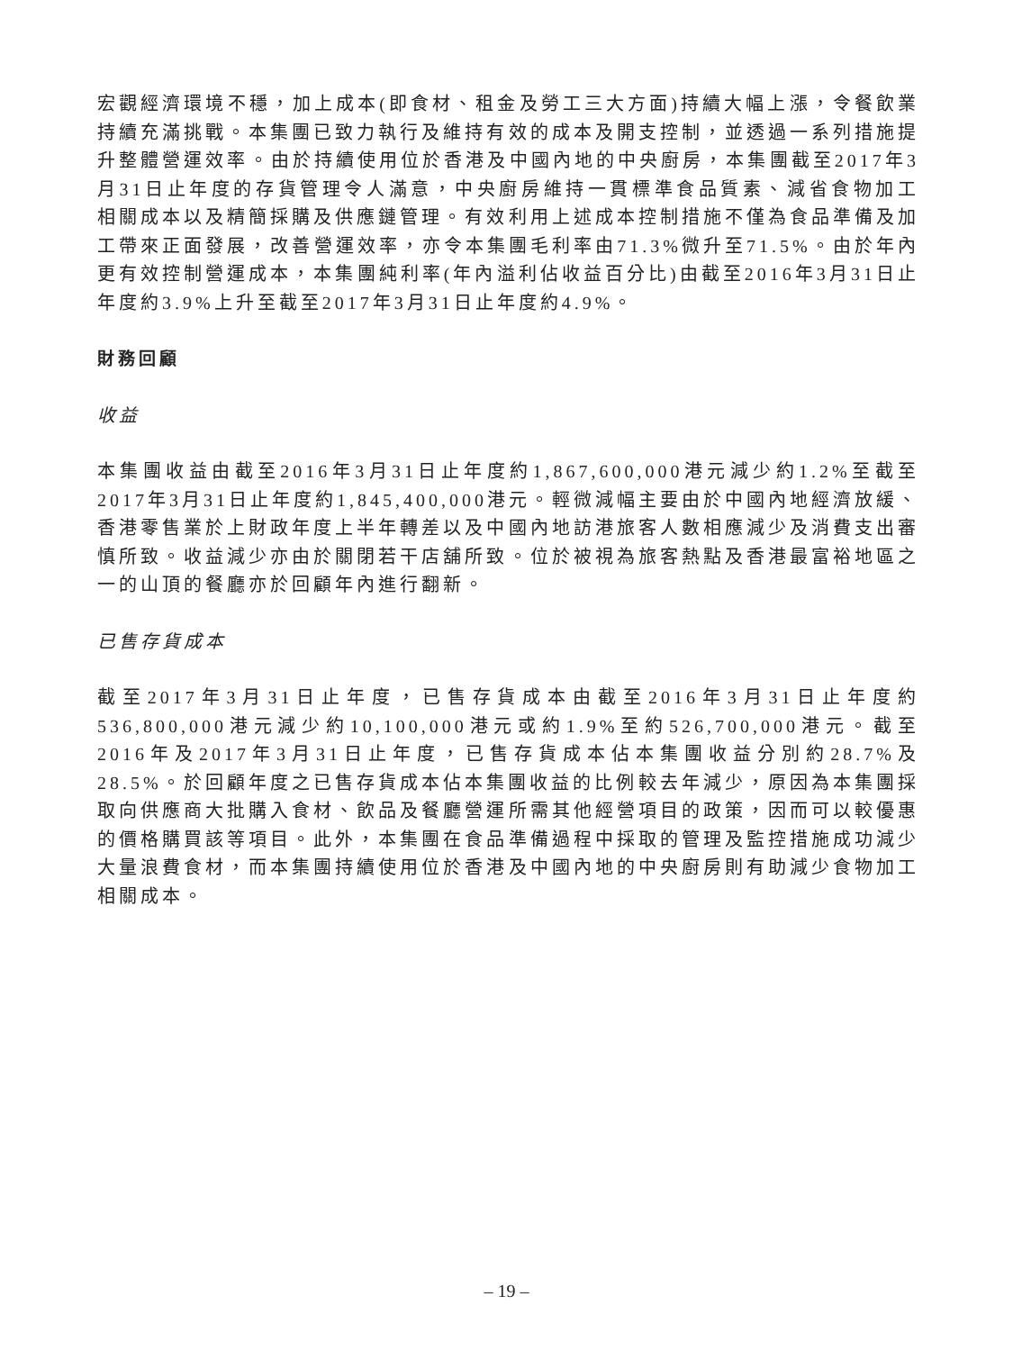宏觀經濟環境不穩，加上成本(即食材、租金及勞工三大方面)持續大幅上漲，令餐飲業持續充滿挑戰。本集團已致力執行及維持有效的成本及開支控制，並透過一系列措施提升整體營運效率。由於持續使用位於香港及中國內地的中央廚房，本集團截至2017年3月31日止年度的存貨管理令人滿意，中央廚房維持一貫標準食品質素、減省食物加工相關成本以及精簡採購及供應鏈管理。有效利用上述成本控制措施不僅為食品準備及加工帶來正面發展，改善營運效率，亦令本集團毛利率由71.3%微升至71.5%。由於年內更有效控制營運成本，本集團純利率(年內溢利佔收益百分比)由截至2016年3月31日止年度約3.9%上升至截至2017年3月31日止年度約4.9%。
財務回顧
收益
本集團收益由截至2016年3月31日止年度約1,867,600,000港元減少約1.2%至截至2017年3月31日止年度約1,845,400,000港元。輕微減幅主要由於中國內地經濟放緩、香港零售業於上財政年度上半年轉差以及中國內地訪港旅客人數相應減少及消費支出審慎所致。收益減少亦由於關閉若干店舖所致。位於被視為旅客熱點及香港最富裕地區之一的山頂的餐廳亦於回顧年內進行翻新。
已售存貨成本
截至2017年3月31日止年度，已售存貨成本由截至2016年3月31日止年度約536,800,000港元減少約10,100,000港元或約1.9%至約526,700,000港元。截至2016年及2017年3月31日止年度，已售存貨成本佔本集團收益分別約28.7%及28.5%。於回顧年度之已售存貨成本佔本集團收益的比例較去年減少，原因為本集團採取向供應商大批購入食材、飲品及餐廳營運所需其他經營項目的政策，因而可以較優惠的價格購買該等項目。此外，本集團在食品準備過程中採取的管理及監控措施成功減少大量浪費食材，而本集團持續使用位於香港及中國內地的中央廚房則有助減少食物加工相關成本。
– 19 –